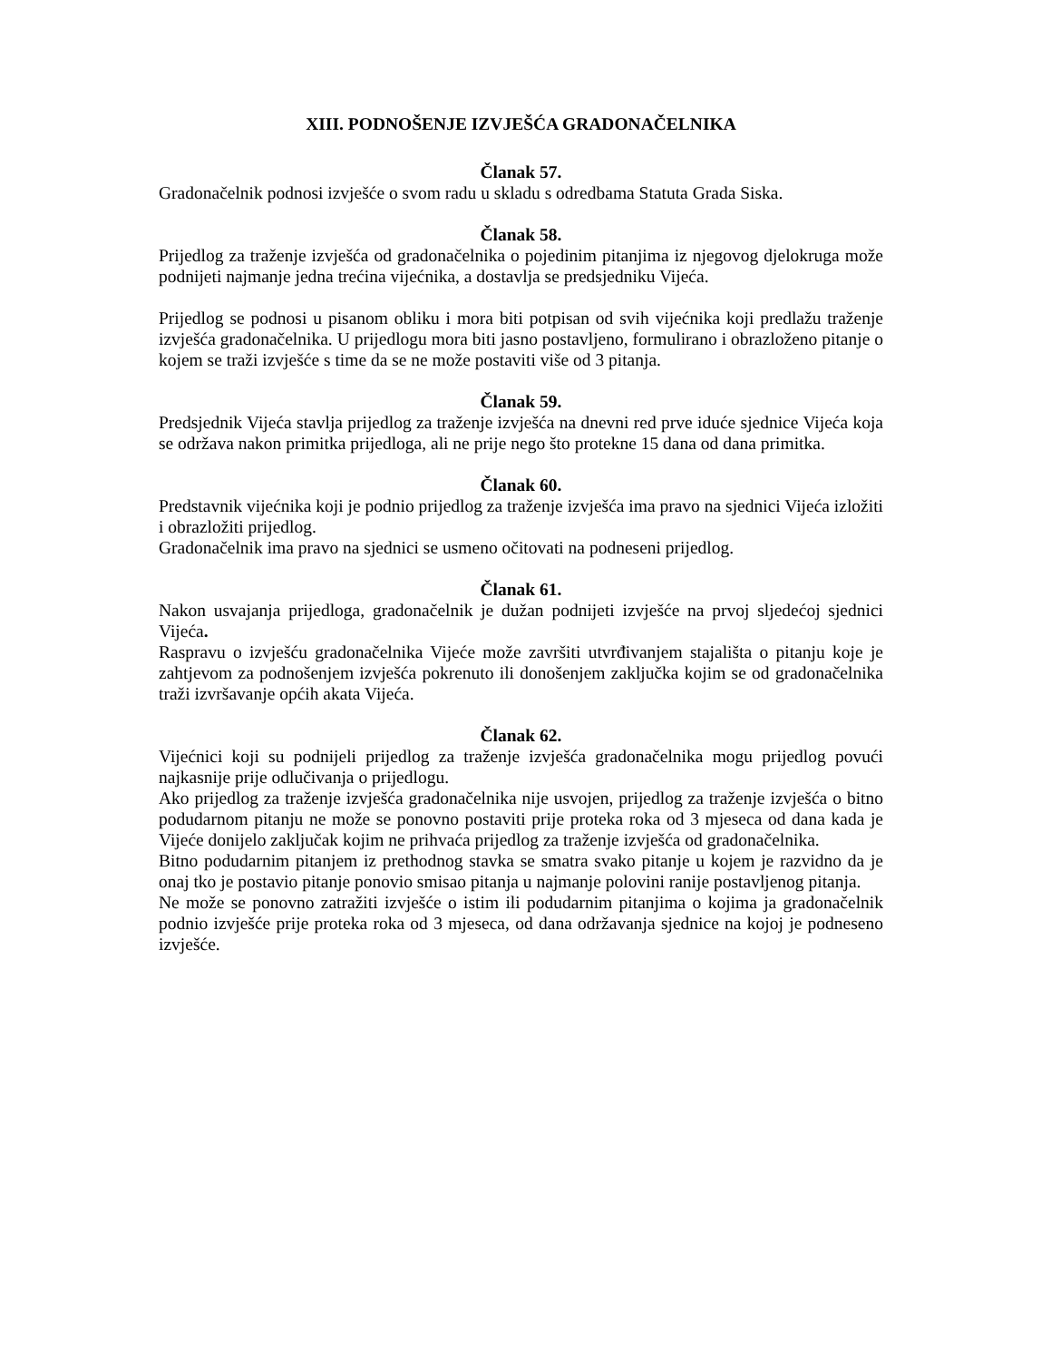XIII. PODNOŠENJE IZVJEŠĆA GRADONAČELNIKA
Članak 57.
Gradonačelnik podnosi izvješće o svom radu u skladu s odredbama Statuta Grada Siska.
Članak 58.
Prijedlog za traženje izvješća od gradonačelnika o pojedinim pitanjima iz njegovog djelokruga može podnijeti najmanje jedna trećina vijećnika, a dostavlja se predsjedniku Vijeća.
Prijedlog se podnosi u pisanom obliku i mora biti potpisan od svih vijećnika koji predlažu traženje izvješća gradonačelnika. U prijedlogu mora biti jasno postavljeno, formulirano i obrazloženo pitanje o kojem se traži izvješće s time da se ne može postaviti više od 3 pitanja.
Članak 59.
Predsjednik Vijeća stavlja prijedlog za traženje izvješća na dnevni red prve iduće sjednice Vijeća koja se održava nakon primitka prijedloga, ali ne prije nego što protekne 15 dana od dana primitka.
Članak 60.
Predstavnik vijećnika koji je podnio prijedlog za traženje izvješća ima pravo na sjednici Vijeća izložiti i obrazložiti prijedlog.
Gradonačelnik ima pravo na sjednici se usmeno očitovati na podneseni prijedlog.
Članak 61.
Nakon usvajanja prijedloga, gradonačelnik je dužan podnijeti izvješće na prvoj sljedećoj sjednici Vijeća.
Raspravu o izvješću gradonačelnika Vijeće može završiti utvrđivanjem stajališta o pitanju koje je zahtjevom za podnošenjem izvješća pokrenuto ili donošenjem zaključka kojim se od gradonačelnika traži izvršavanje općih akata Vijeća.
Članak 62.
Vijećnici koji su podnijeli prijedlog za traženje izvješća gradonačelnika mogu prijedlog povući najkasnije prije odlučivanja o prijedlogu.
Ako prijedlog za traženje izvješća gradonačelnika nije usvojen, prijedlog za traženje izvješća o bitno podudarnom pitanju ne može se ponovno postaviti prije proteka roka od 3 mjeseca od dana kada je Vijeće donijelo zaključak kojim ne prihvaća prijedlog za traženje izvješća od gradonačelnika.
Bitno podudarnim pitanjem iz prethodnog stavka se smatra svako pitanje u kojem je razvidno da je onaj tko je postavio pitanje ponovio smisao pitanja u najmanje polovini ranije postavljenog pitanja.
Ne može se ponovno zatražiti izvješće o istim ili podudarnim pitanjima o kojima ja gradonačelnik podnio izvješće prije proteka roka od 3 mjeseca, od dana održavanja sjednice na kojoj je podneseno izvješće.